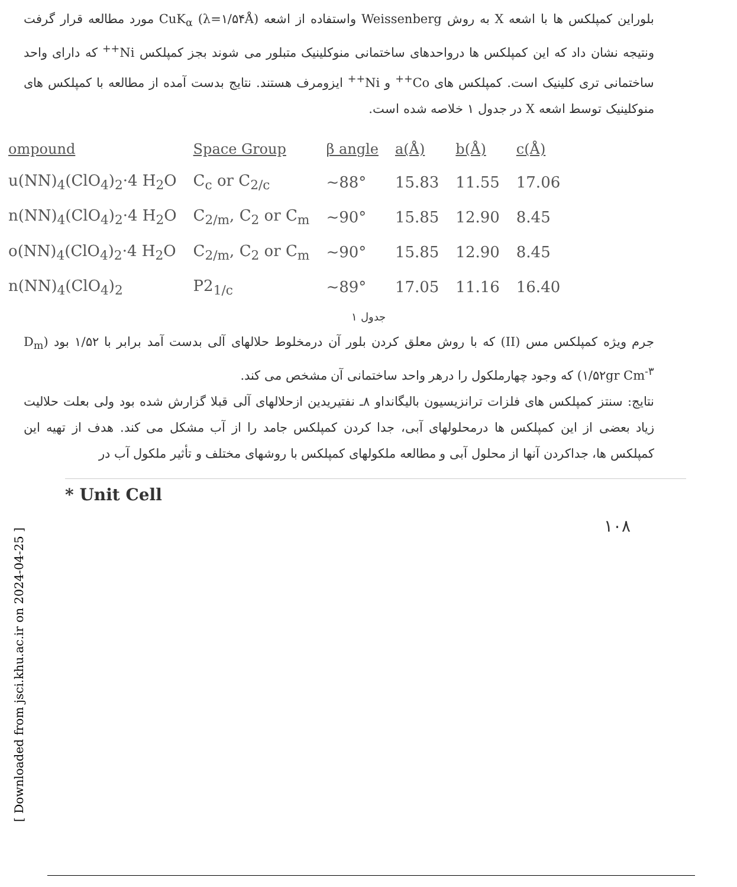بلوراین کمپلکس ها با اشعه X به روش Weissenberg واستفاده از اشعه CuK<sub>α</sub> (λ=۱/۵۴Å) مورد مطالعه قرار گرفت ونتیجه نشان داد که این کمپلکس ها درواحدهای ساختمانی منوکلینیک متبلور می شوند بجز کمپلکس Ni<sup>++</sup> که دارای واحد ساختمانی تری کلینیک است. کمپلکس های Co<sup>++</sup> و Ni<sup>++</sup> ایزومرف هستند. نتایج بدست آمده از مطالعه با کمپلکس های منوکلینیک توسط اشعه X در جدول ۱ خلاصه شده است.
| ompound | Space Group | β angle | a(Å) | b(Å) | c(Å) |
| --- | --- | --- | --- | --- | --- |
| u(NN)<sub>4</sub>(ClO<sub>4</sub>)<sub>2</sub>·4 H<sub>2</sub>O | C<sub>c</sub> or C<sub>2/c</sub> | ~88° | 15.83 | 11.55 | 17.06 |
| n(NN)<sub>4</sub>(ClO<sub>4</sub>)<sub>2</sub>·4 H<sub>2</sub>O | C<sub>2/m</sub>, C<sub>2</sub> or C<sub>m</sub> | ~90° | 15.85 | 12.90 | 8.45 |
| o(NN)<sub>4</sub>(ClO<sub>4</sub>)<sub>2</sub>·4 H<sub>2</sub>O | C<sub>2/m</sub>, C<sub>2</sub> or C<sub>m</sub> | ~90° | 15.85 | 12.90 | 8.45 |
| n(NN)<sub>4</sub>(ClO<sub>4</sub>)<sub>2</sub> | P2<sub>1/c</sub> | ~89° | 17.05 | 11.16 | 16.40 |
جدول ۱
جرم ویژه کمپلکس مس (II) که با روش معلق کردن بلور آن درمخلوط حلالهای آلی بدست آمد برابر با ۱/۵۲ بود (D<sub>m</sub> ۱/۵۲gr Cm<sup>-۳</sup>) که وجود چهارملکول را درهر واحد ساختمانی آن مشخص می کند.
نتایج: سنتز کمپلکس های فلزات ترانزیسیون بالیگانداو ۸ـ نفتیریدین ازحلالهای آلی قبلا گزارش شده بود ولی بعلت حلالیت زیاد بعضی از این کمپلکس ها درمحلولهای آبی، جدا کردن کمپلکس جامد را از آب مشکل می کند. هدف از تهیه این کمپلکس ها، جداکردن آنها از محلول آبی و مطالعه ملکولهای کمپلکس با روشهای مختلف و تأثیر ملکول آب در
* Unit Cell
۱۰۸
[ Downloaded from jsci.khu.ac.ir on 2024-04-25 ]